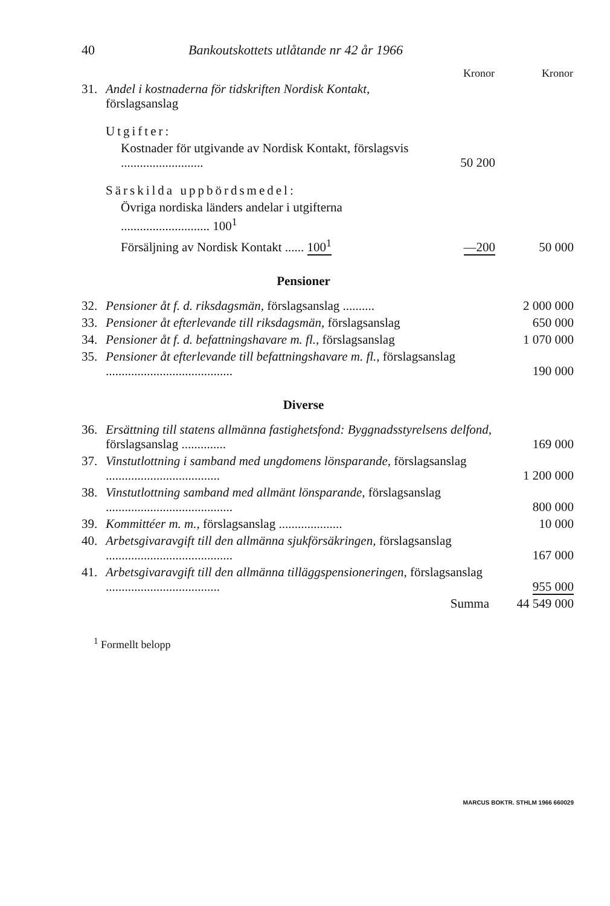40 Bankoutskottets utlåtande nr 42 år 1966
| | | Kronor | Kronor |
| 31. | Andel i kostnaderna för tidskriften Nordisk Kontakt, förslagsanslag | | |
| | Utgifter: | | |
| | Kostnader för utgivande av Nordisk Kontakt, förslagsvis .......................... | 50 200 | |
| | Särskilda uppbördsmedel: | | |
| | Övriga nordiska länders andelar i utgifterna ............................ 100<sup>1</sup> | | |
| | Försäljning av Nordisk Kontakt ...... 100<sup>1</sup> | —200 | 50 000 |
Pensioner
| 32. | Pensioner åt f. d. riksdagsmän, förslagsanslag .......... | 2 000 000 |
| 33. | Pensioner åt efterlevande till riksdagsmän, förslagsanslag | 650 000 |
| 34. | Pensioner åt f. d. befattningshavare m. fl., förslagsanslag | 1 070 000 |
| 35. | Pensioner åt efterlevande till befattningshavare m. fl., förslagsanslag ........................................ | 190 000 |
Diverse
| 36. | Ersättning till statens allmänna fastighetsfond: Byggnadsstyrelsens delfond, förslagsanslag .............. | 169 000 |
| 37. | Vinstutlottning i samband med ungdomens lönsparande, förslagsanslag .................................... | 1 200 000 |
| 38. | Vinstutlottning samband med allmänt lönsparande, förslagsanslag ........................................ | 800 000 |
| 39. | Kommittéer m. m., förslagsanslag .................... | 10 000 |
| 40. | Arbetsgivaravgift till den allmänna sjukförsäkringen, förslagsanslag ........................................ | 167 000 |
| 41. | Arbetsgivaravgift till den allmänna tilläggspensioneringen, förslagsanslag .................................... | 955 000 |
| | Summa | 44 549 000 |
<sup>1</sup> Formellt belopp
MARCUS BOKTR. STHLM 1966 660029